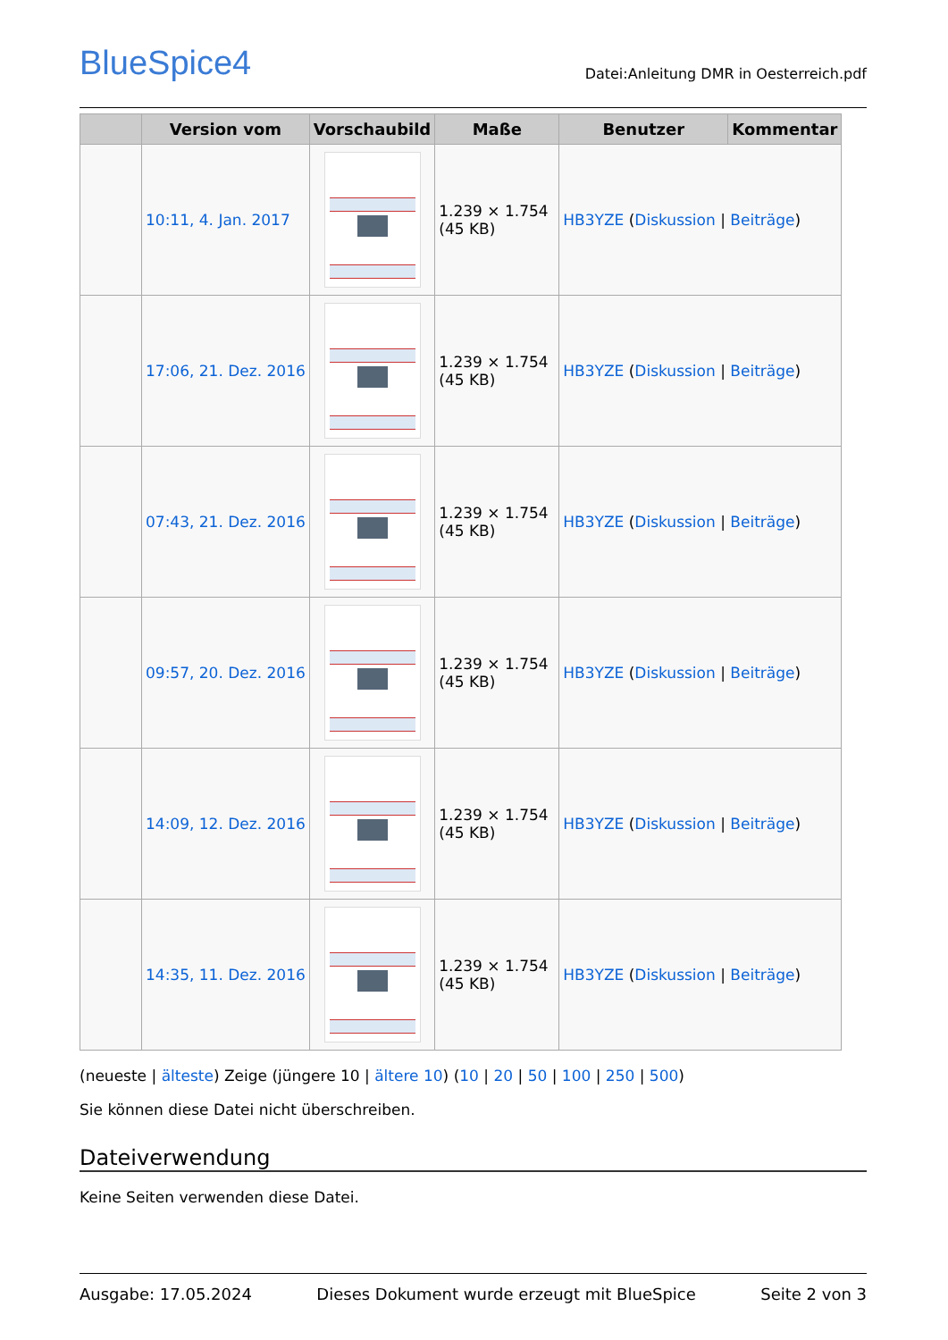BlueSpice4
Datei:Anleitung DMR in Oesterreich.pdf
| | Version vom | Vorschaubild | Maße | Benutzer | Kommentar |
| --- | --- | --- | --- | --- | --- |
| | 10:11, 4. Jan. 2017 | | 1.239 × 1.754 (45 KB) | HB3YZE ( Diskussion / Beiträge ) | |
| | 17:06, 21. Dez. 2016 | | 1.239 × 1.754 (45 KB) | HB3YZE ( Diskussion / Beiträge ) | |
| | 07:43, 21. Dez. 2016 | | 1.239 × 1.754 (45 KB) | HB3YZE ( Diskussion / Beiträge ) | |
| | 09:57, 20. Dez. 2016 | | 1.239 × 1.754 (45 KB) | HB3YZE ( Diskussion / Beiträge ) | |
| | 14:09, 12. Dez. 2016 | | 1.239 × 1.754 (45 KB) | HB3YZE ( Diskussion / Beiträge ) | |
| | 14:35, 11. Dez. 2016 | | 1.239 × 1.754 (45 KB) | HB3YZE ( Diskussion / Beiträge ) | |
(neueste | älteste) Zeige (jüngere 10 | ältere 10) (10 | 20 | 50 | 100 | 250 | 500)
Sie können diese Datei nicht überschreiben.
Dateiverwendung
Keine Seiten verwenden diese Datei.
Ausgabe: 17.05.2024 Dieses Dokument wurde erzeugt mit BlueSpice Seite 2 von 3